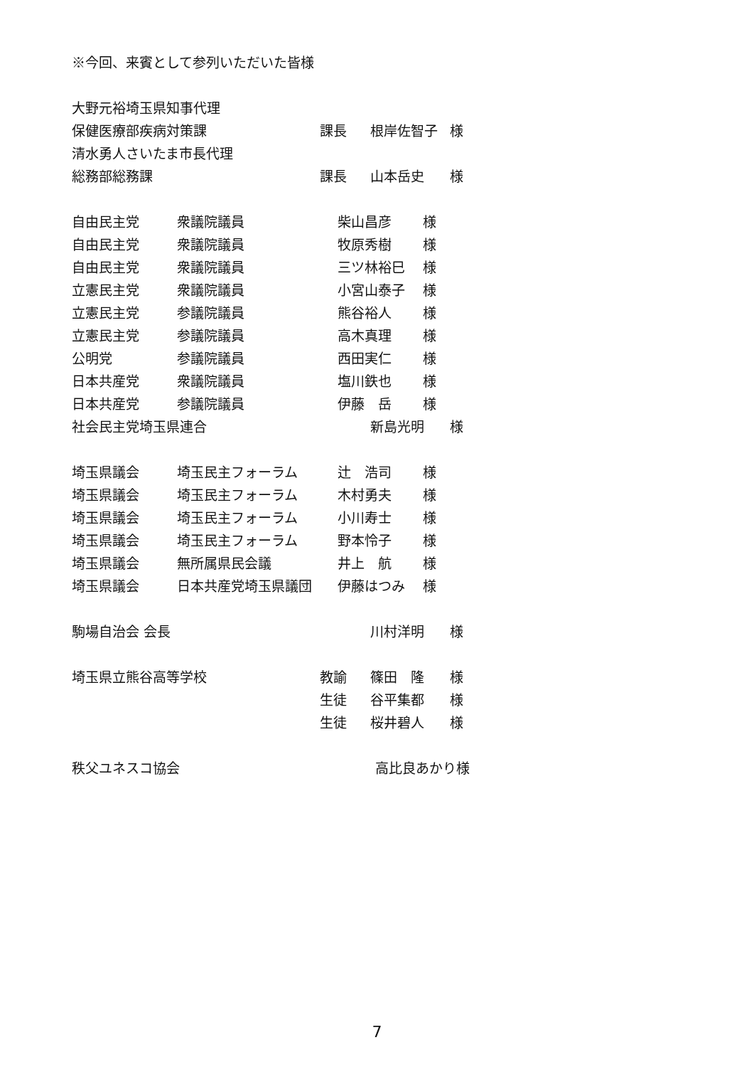※今回、来賓として参列いただいた皆様
大野元裕埼玉県知事代理
保健医療部疾病対策課 課長 根岸佐智子 様
清水勇人さいたま市長代理
総務部総務課 課長 山本岳史 様
自由民主党 衆議院議員 柴山昌彦 様
自由民主党 衆議院議員 牧原秀樹 様
自由民主党 衆議院議員 三ツ林裕巳 様
立憲民主党 衆議院議員 小宮山泰子 様
立憲民主党 参議院議員 熊谷裕人 様
立憲民主党 参議院議員 高木真理 様
公明党 参議院議員 西田実仁 様
日本共産党 衆議院議員 塩川鉄也 様
日本共産党 参議院議員 伊藤　岳 様
社会民主党埼玉県連合 新島光明 様
埼玉県議会 埼玉民主フォーラム 辻　浩司 様
埼玉県議会 埼玉民主フォーラム 木村勇夫 様
埼玉県議会 埼玉民主フォーラム 小川寿士 様
埼玉県議会 埼玉民主フォーラム 野本怜子 様
埼玉県議会 無所属県民会議 井上　航 様
埼玉県議会 日本共産党埼玉県議団 伊藤はつみ 様
駒場自治会 会長 川村洋明 様
埼玉県立熊谷高等学校 教諭 篠田　隆 様
生徒 谷平集都 様
生徒 桜井碧人 様
秩父ユネスコ協会 高比良あかり様
7